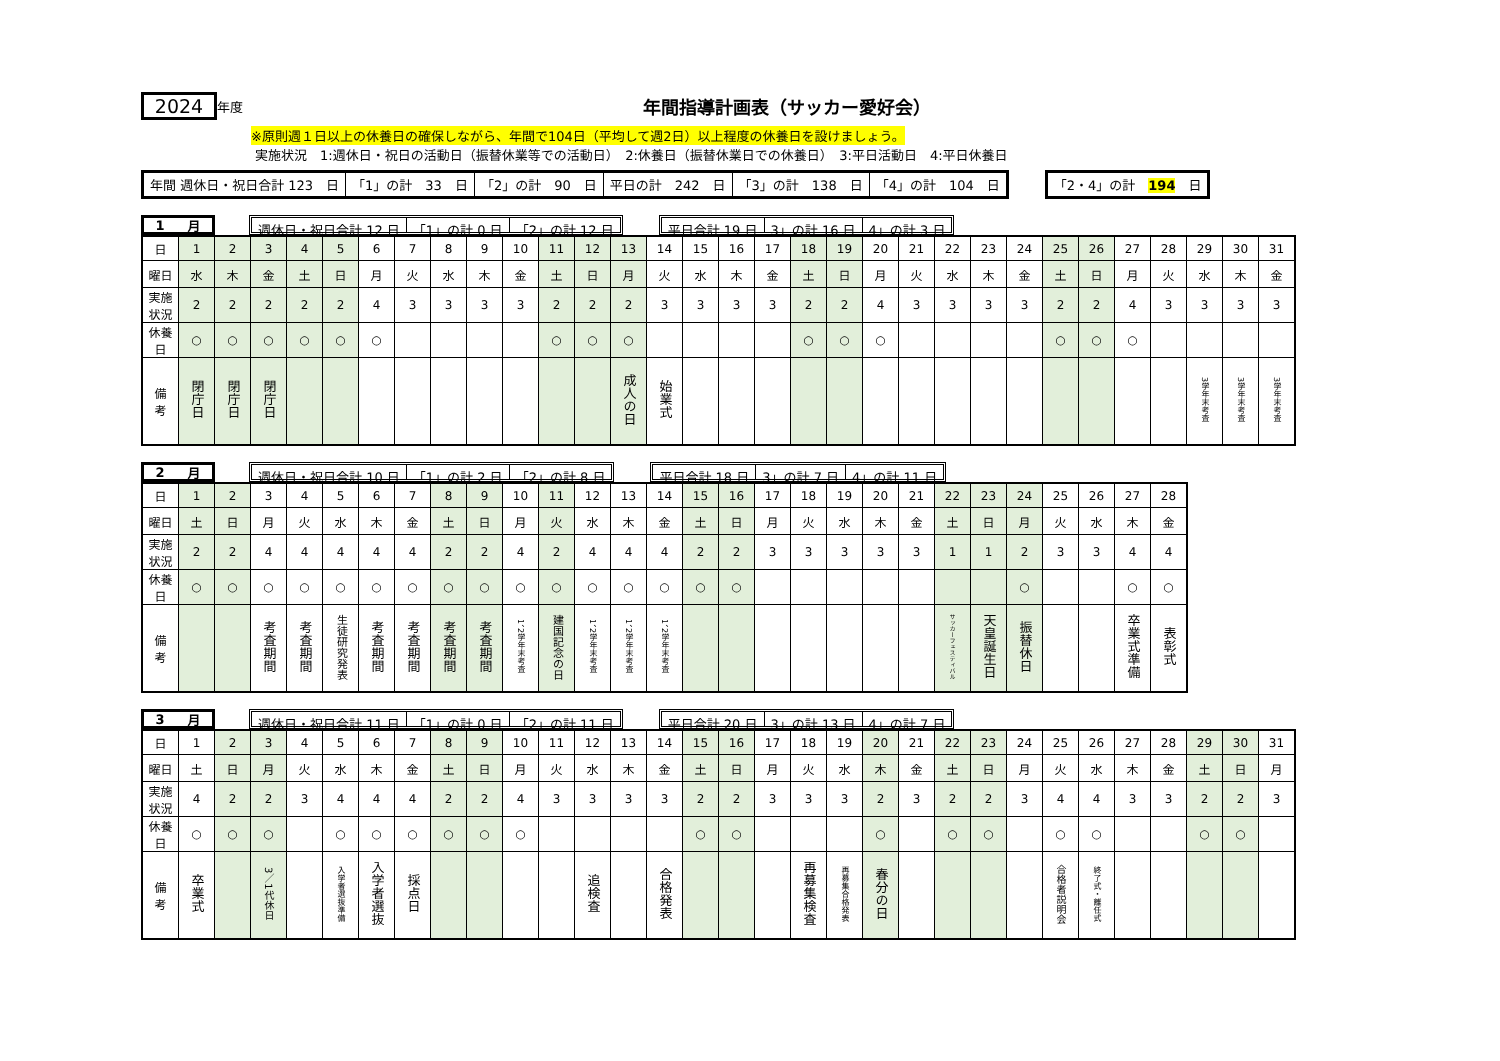2024
年度
年間指導計画表（サッカー愛好会）
※原則週１日以上の休養日の確保しながら、年間で104日（平均して週2日）以上程度の休養日を設けましょう。
実施状況　1:週休日・祝日の活動日（振替休業等での活動日）　2:休養日（振替休業日での休養日）　3:平日活動日　4:平日休養日
年間 週休日・祝日合計 123　日 「1」の計　33　日 「2」の計　90　日 平日の計　242　日 「3」の計　138　日 「4」の計　104　日
「2・4」の計　194　日
1 月 週休日・祝日合計 12 日 「1」の計 0 日 「2」の計 12 日
平日合計 19 日 3」の計 16 日 4」の計 3 日
| 日 | 1 | 2 | 3 | 4 | 5 | 6 | 7 | 8 | 9 | 10 | 11 | 12 | 13 | 14 | 15 | 16 | 17 | 18 | 19 | 20 | 21 | 22 | 23 | 24 | 25 | 26 | 27 | 28 | 29 | 30 | 31 |
| 曜日 | 水 | 木 | 金 | 土 | 日 | 月 | 火 | 水 | 木 | 金 | 土 | 日 | 月 | 火 | 水 | 木 | 金 | 土 | 日 | 月 | 火 | 水 | 木 | 金 | 土 | 日 | 月 | 火 | 水 | 木 | 金 |
| 実施 状況 | 2 | 2 | 2 | 2 | 2 | 4 | 3 | 3 | 3 | 3 | 2 | 2 | 2 | 3 | 3 | 3 | 3 | 2 | 2 | 4 | 3 | 3 | 3 | 3 | 2 | 2 | 4 | 3 | 3 | 3 | 3 |
| 休養 日 | ○ | ○ | ○ | ○ | ○ | ○ | | | | | ○ | ○ | ○ | | | | | ○ | ○ | ○ | | | | | ○ | ○ | ○ | | | | |
| 備 考 | 閉庁日 | 閉庁日 | 閉庁日 | | | | | | | | | | 成人の日 | 始業式 | | | | | | | | | | | | | | | 3学年末考査 | 3学年末考査 | 3学年末考査 |
2 月 週休日・祝日合計 10 日 「1」の計 2 日 「2」の計 8 日
平日合計 18 日 3」の計 7 日 4」の計 11 日
| 日 | 1 | 2 | 3 | 4 | 5 | 6 | 7 | 8 | 9 | 10 | 11 | 12 | 13 | 14 | 15 | 16 | 17 | 18 | 19 | 20 | 21 | 22 | 23 | 24 | 25 | 26 | 27 | 28 |
| 曜日 | 土 | 日 | 月 | 火 | 水 | 木 | 金 | 土 | 日 | 月 | 火 | 水 | 木 | 金 | 土 | 日 | 月 | 火 | 水 | 木 | 金 | 土 | 日 | 月 | 火 | 水 | 木 | 金 |
| 実施 状況 | 2 | 2 | 4 | 4 | 4 | 4 | 4 | 2 | 2 | 4 | 2 | 4 | 4 | 4 | 2 | 2 | 3 | 3 | 3 | 3 | 3 | 1 | 1 | 2 | 3 | 3 | 4 | 4 |
| 休養 日 | ○ | ○ | ○ | ○ | ○ | ○ | ○ | ○ | ○ | ○ | ○ | ○ | ○ | ○ | ○ | ○ | | | | | | | | ○ | | | ○ | ○ |
| 備 考 | | | 考査期間 | 考査期間 | 生徒研究発表 | 考査期間 | 考査期間 | 考査期間 | 考査期間 | 1、2学年末考査 | 建国記念の日 | 1、2学年末考査 | 1、2学年末考査 | 1、2学年末考査 | | | | | | | | サッカーフェスティバル | 天皇誕生日 | 振替休日 | | | 卒業式準備 | 表彰式 |
3 月 週休日・祝日合計 11 日 「1」の計 0 日 「2」の計 11 日
平日合計 20 日 3」の計 13 日 4」の計 7 日
| 日 | 1 | 2 | 3 | 4 | 5 | 6 | 7 | 8 | 9 | 10 | 11 | 12 | 13 | 14 | 15 | 16 | 17 | 18 | 19 | 20 | 21 | 22 | 23 | 24 | 25 | 26 | 27 | 28 | 29 | 30 | 31 |
| 曜日 | 土 | 日 | 月 | 火 | 水 | 木 | 金 | 土 | 日 | 月 | 火 | 水 | 木 | 金 | 土 | 日 | 月 | 火 | 水 | 木 | 金 | 土 | 日 | 月 | 火 | 水 | 木 | 金 | 土 | 日 | 月 |
| 実施 状況 | 4 | 2 | 2 | 3 | 4 | 4 | 4 | 2 | 2 | 4 | 3 | 3 | 3 | 3 | 2 | 2 | 3 | 3 | 3 | 2 | 3 | 2 | 2 | 3 | 4 | 4 | 3 | 3 | 2 | 2 | 3 |
| 休養 日 | ○ | ○ | ○ | | ○ | ○ | ○ | ○ | ○ | ○ | | | | | ○ | ○ | | | | ○ | | ○ | ○ | | ○ | ○ | | | ○ | ○ | |
| 備 考 | 卒業式 | | 3／1代休日 | | 入学者選抜準備 | 入学者選抜 | 採点日 | | | | | 追検査 | | 合格発表 | | | | 再募集検査 | 再募集合格発表 | 春分の日 | | | | | 合格者説明会 | 終了式・離任式 | | | | | |